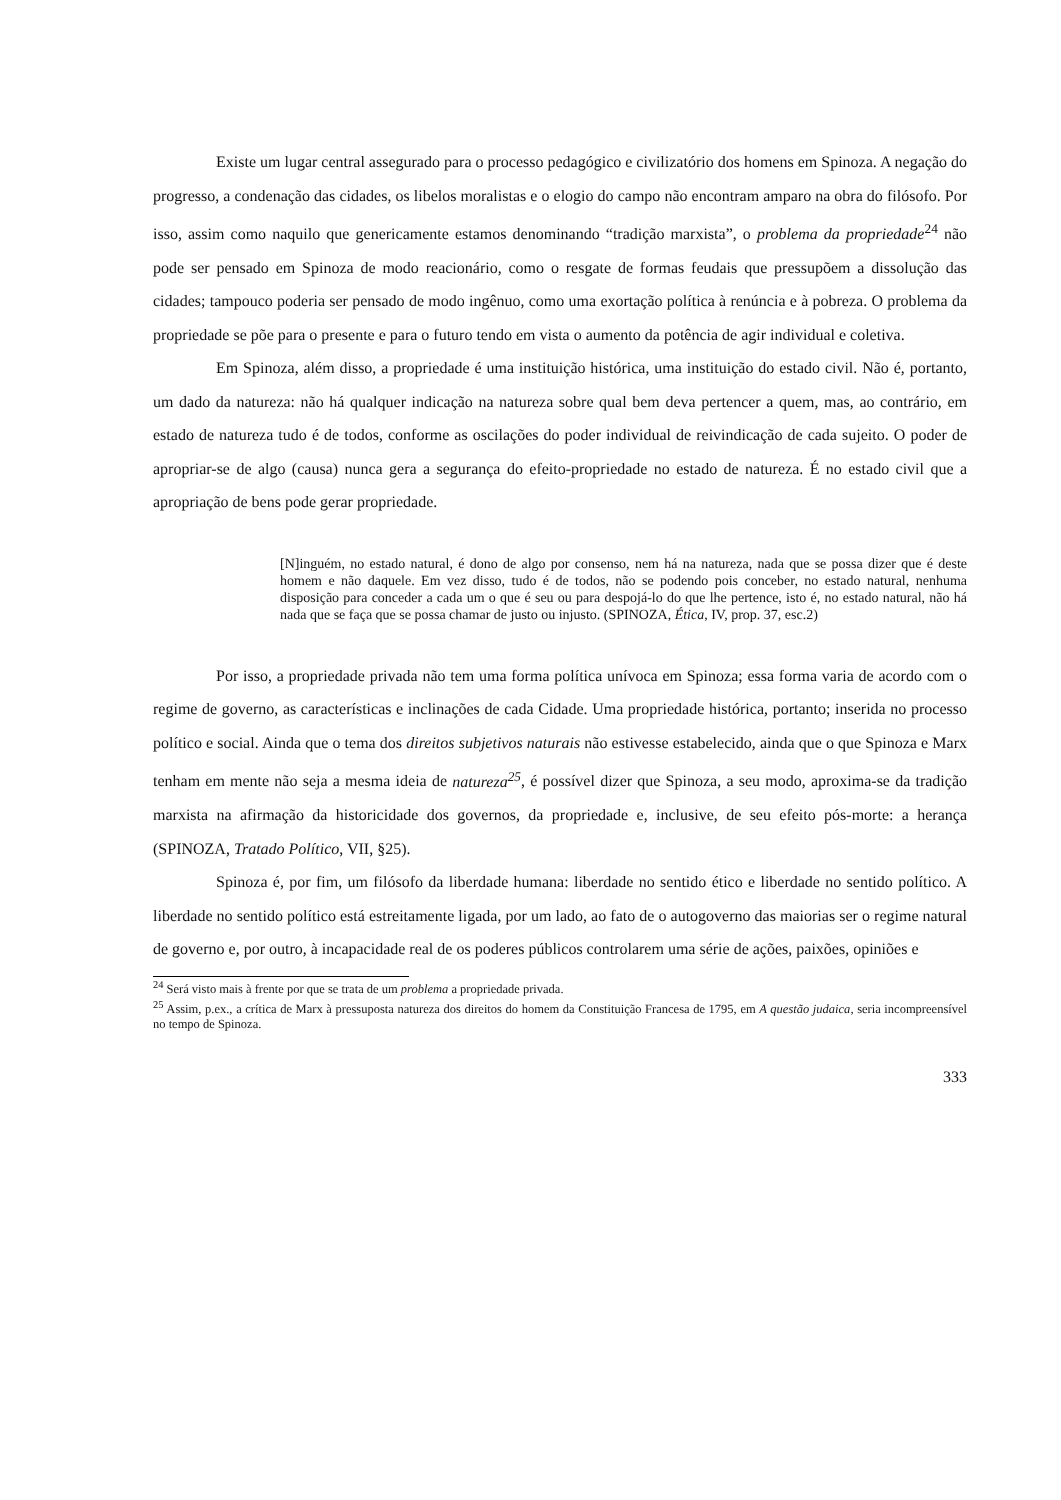Existe um lugar central assegurado para o processo pedagógico e civilizatório dos homens em Spinoza. A negação do progresso, a condenação das cidades, os libelos moralistas e o elogio do campo não encontram amparo na obra do filósofo. Por isso, assim como naquilo que genericamente estamos denominando “tradição marxista”, o problema da propriedade<sup>24</sup> não pode ser pensado em Spinoza de modo reacionário, como o resgate de formas feudais que pressupõem a dissolução das cidades; tampouco poderia ser pensado de modo ingênuo, como uma exortação política à renúncia e à pobreza. O problema da propriedade se põe para o presente e para o futuro tendo em vista o aumento da potência de agir individual e coletiva.
Em Spinoza, além disso, a propriedade é uma instituição histórica, uma instituição do estado civil. Não é, portanto, um dado da natureza: não há qualquer indicação na natureza sobre qual bem deva pertencer a quem, mas, ao contrário, em estado de natureza tudo é de todos, conforme as oscilações do poder individual de reivindicação de cada sujeito. O poder de apropriar-se de algo (causa) nunca gera a segurança do efeito-propriedade no estado de natureza. É no estado civil que a apropriação de bens pode gerar propriedade.
[N]inguém, no estado natural, é dono de algo por consenso, nem há na natureza, nada que se possa dizer que é deste homem e não daquele. Em vez disso, tudo é de todos, não se podendo pois conceber, no estado natural, nenhuma disposição para conceder a cada um o que é seu ou para despojá-lo do que lhe pertence, isto é, no estado natural, não há nada que se faça que se possa chamar de justo ou injusto. (SPINOZA, Ética, IV, prop. 37, esc.2)
Por isso, a propriedade privada não tem uma forma política unívoca em Spinoza; essa forma varia de acordo com o regime de governo, as características e inclinações de cada Cidade. Uma propriedade histórica, portanto; inserida no processo político e social. Ainda que o tema dos direitos subjetivos naturais não estivesse estabelecido, ainda que o que Spinoza e Marx tenham em mente não seja a mesma ideia de natureza<sup>25</sup>, é possível dizer que Spinoza, a seu modo, aproxima-se da tradição marxista na afirmação da historicidade dos governos, da propriedade e, inclusive, de seu efeito pós-morte: a herança (SPINOZA, Tratado Político, VII, §25).
Spinoza é, por fim, um filósofo da liberdade humana: liberdade no sentido ético e liberdade no sentido político. A liberdade no sentido político está estreitamente ligada, por um lado, ao fato de o autogoverno das maiorias ser o regime natural de governo e, por outro, à incapacidade real de os poderes públicos controlarem uma série de ações, paixões, opiniões e
<sup>24</sup> Será visto mais à frente por que se trata de um problema a propriedade privada.
<sup>25</sup> Assim, p.ex., a crítica de Marx à pressuposta natureza dos direitos do homem da Constituição Francesa de 1795, em A questão judaica, seria incompreensível no tempo de Spinoza.
333